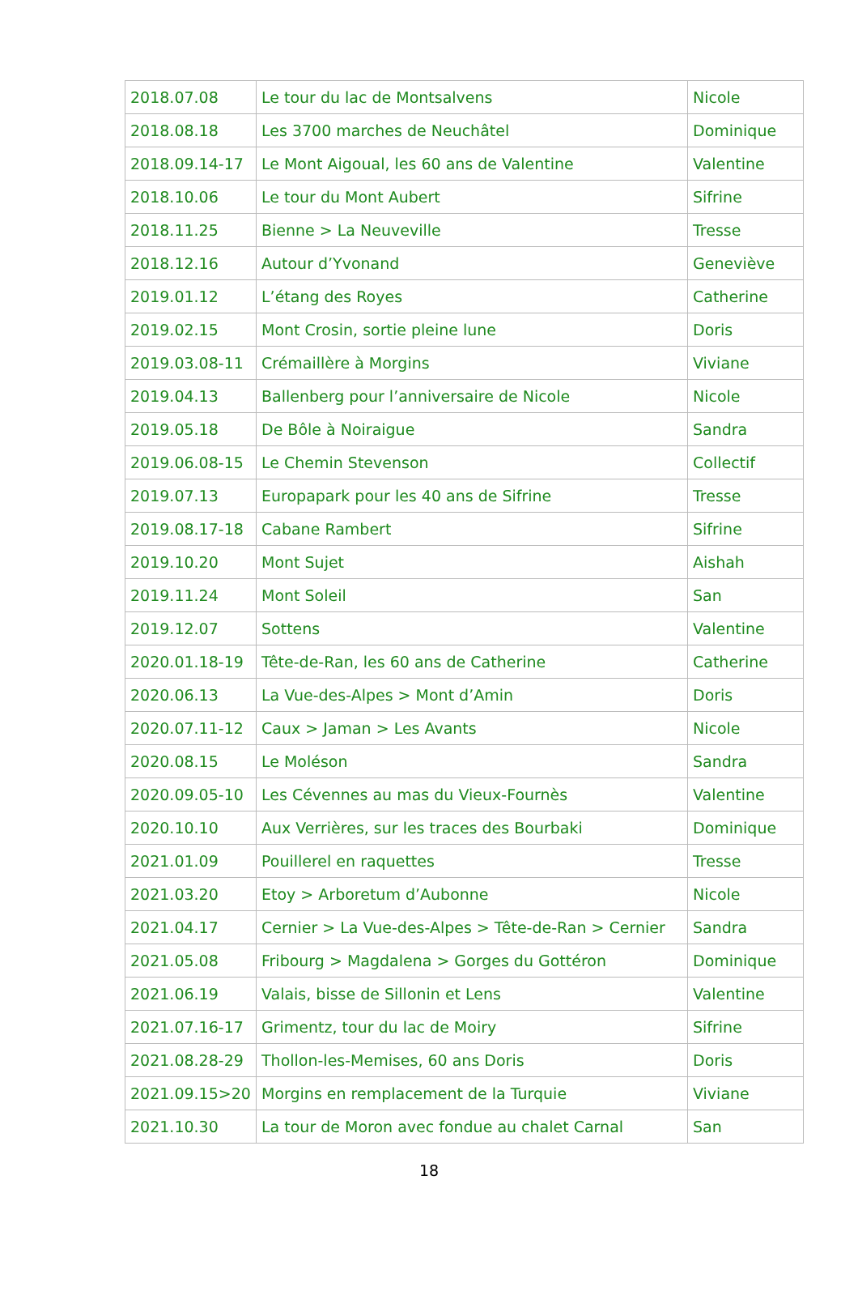| 2018.07.08 | Le tour du lac de Montsalvens | Nicole |
| 2018.08.18 | Les 3700 marches de Neuchâtel | Dominique |
| 2018.09.14-17 | Le Mont Aigoual, les 60 ans de Valentine | Valentine |
| 2018.10.06 | Le tour du Mont Aubert | Sifrine |
| 2018.11.25 | Bienne > La Neuveville | Tresse |
| 2018.12.16 | Autour d’Yvonand | Geneviève |
| 2019.01.12 | L’étang des Royes | Catherine |
| 2019.02.15 | Mont Crosin, sortie pleine lune | Doris |
| 2019.03.08-11 | Crémaillère à Morgins | Viviane |
| 2019.04.13 | Ballenberg pour l’anniversaire de Nicole | Nicole |
| 2019.05.18 | De Bôle à Noiraigue | Sandra |
| 2019.06.08-15 | Le Chemin Stevenson | Collectif |
| 2019.07.13 | Europapark pour les 40 ans de Sifrine | Tresse |
| 2019.08.17-18 | Cabane Rambert | Sifrine |
| 2019.10.20 | Mont Sujet | Aishah |
| 2019.11.24 | Mont Soleil | San |
| 2019.12.07 | Sottens | Valentine |
| 2020.01.18-19 | Tête-de-Ran, les 60 ans de Catherine | Catherine |
| 2020.06.13 | La Vue-des-Alpes > Mont d’Amin | Doris |
| 2020.07.11-12 | Caux > Jaman > Les Avants | Nicole |
| 2020.08.15 | Le Moléson | Sandra |
| 2020.09.05-10 | Les Cévennes au mas du Vieux-Fournès | Valentine |
| 2020.10.10 | Aux Verrières, sur les traces des Bourbaki | Dominique |
| 2021.01.09 | Pouillerel en raquettes | Tresse |
| 2021.03.20 | Etoy > Arboretum d’Aubonne | Nicole |
| 2021.04.17 | Cernier > La Vue-des-Alpes > Tête-de-Ran > Cernier | Sandra |
| 2021.05.08 | Fribourg > Magdalena > Gorges du Gottéron | Dominique |
| 2021.06.19 | Valais, bisse de Sillonin et Lens | Valentine |
| 2021.07.16-17 | Grimentz, tour du lac de Moiry | Sifrine |
| 2021.08.28-29 | Thollon-les-Memises, 60 ans Doris | Doris |
| 2021.09.15>20 | Morgins en remplacement de la Turquie | Viviane |
| 2021.10.30 | La tour de Moron avec fondue au chalet Carnal | San |
18